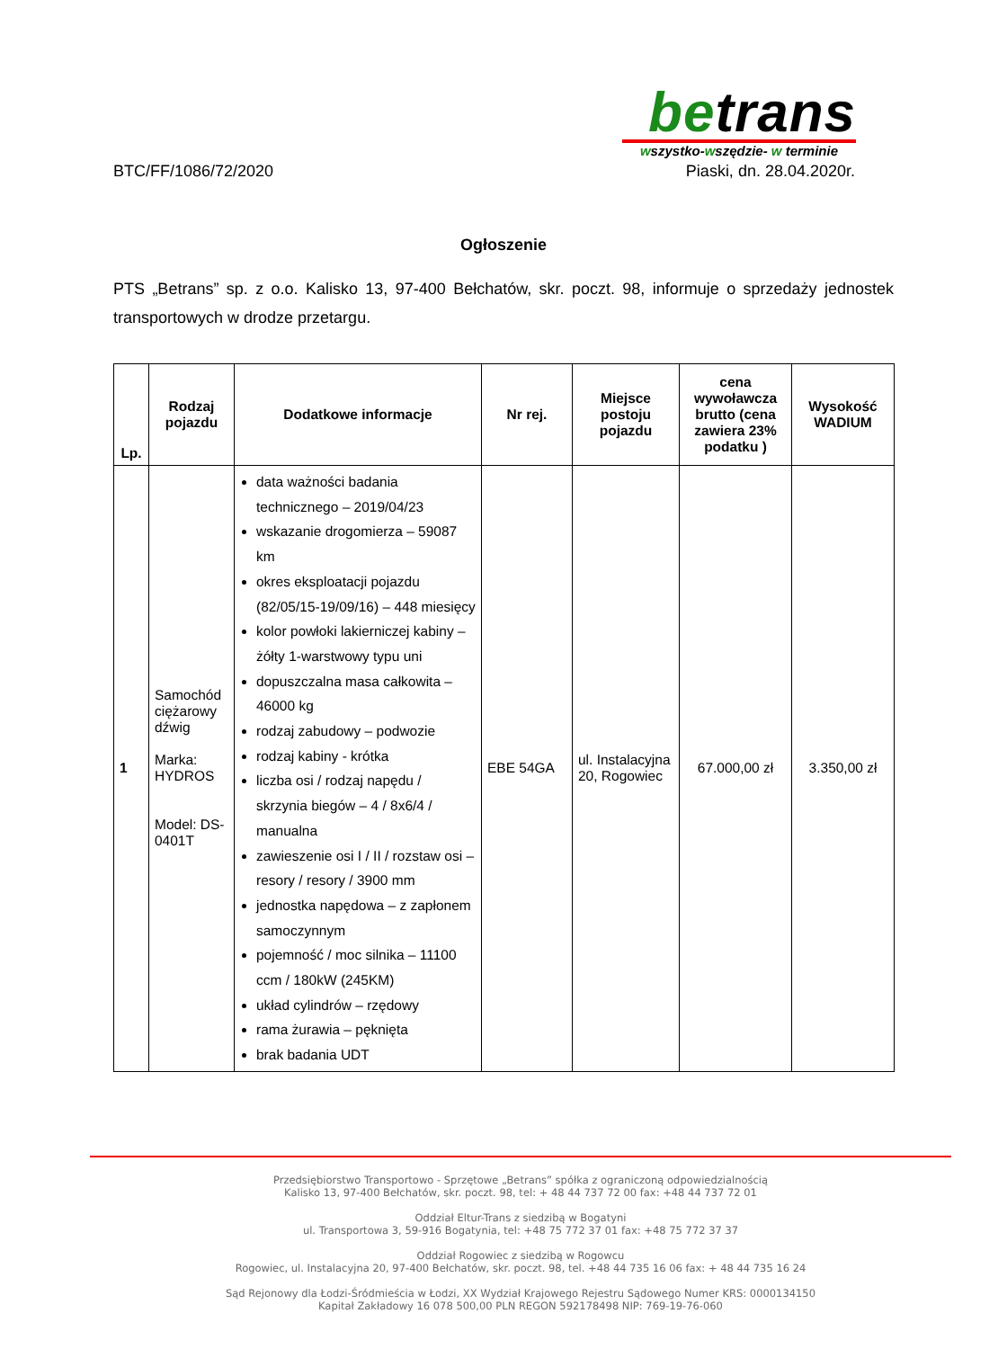betrans
wszystko-wszędzie- w terminie
BTC/FF/1086/72/2020 Piaski, dn. 28.04.2020r.
Ogłoszenie
PTS „Betrans” sp. z o.o. Kalisko 13, 97-400 Bełchatów, skr. poczt. 98, informuje o sprzedaży jednostek transportowych w drodze przetargu.
| Lp. | Rodzaj pojazdu | Dodatkowe informacje | Nr rej. | Miejsce postoju pojazdu | cena wywoławcza brutto (cena zawiera 23% podatku ) | Wysokość WADIUM |
| --- | --- | --- | --- | --- | --- | --- |
| 1 | Samochód ciężarowy dźwig Marka: HYDROS Model: DS-0401T | data ważności badania technicznego – 2019/04/23 wskazanie drogomierza – 59087 km okres eksploatacji pojazdu (82/05/15-19/09/16) – 448 miesięcy kolor powłoki lakierniczej kabiny – żółty 1-warstwowy typu uni dopuszczalna masa całkowita – 46000 kg rodzaj zabudowy – podwozie rodzaj kabiny - krótka liczba osi / rodzaj napędu / skrzynia biegów – 4 / 8x6/4 / manualna zawieszenie osi I / II / rozstaw osi – resory / resory / 3900 mm jednostka napędowa – z zapłonem samoczynnym pojemność / moc silnika – 11100 ccm / 180kW (245KM) układ cylindrów – rzędowy rama żurawia – pęknięta brak badania UDT | EBE 54GA | ul. Instalacyjna 20, Rogowiec | 67.000,00 zł | 3.350,00 zł |
Przedsiębiorstwo Transportowo - Sprzętowe „Betrans” spółka z ograniczoną odpowiedzialnością
Kalisko 13, 97-400 Bełchatów, skr. poczt. 98, tel: + 48 44 737 72 00 fax: +48 44 737 72 01
Oddział Eltur-Trans z siedzibą w Bogatyni
ul. Transportowa 3, 59-916 Bogatynia, tel: +48 75 772 37 01 fax: +48 75 772 37 37
Oddział Rogowiec z siedzibą w Rogowcu
Rogowiec, ul. Instalacyjna 20, 97-400 Bełchatów, skr. poczt. 98, tel. +48 44 735 16 06 fax: + 48 44 735 16 24
Sąd Rejonowy dla Łodzi-Śródmieścia w Łodzi, XX Wydział Krajowego Rejestru Sądowego Numer KRS: 0000134150
Kapitał Zakładowy 16 078 500,00 PLN REGON 592178498 NIP: 769-19-76-060